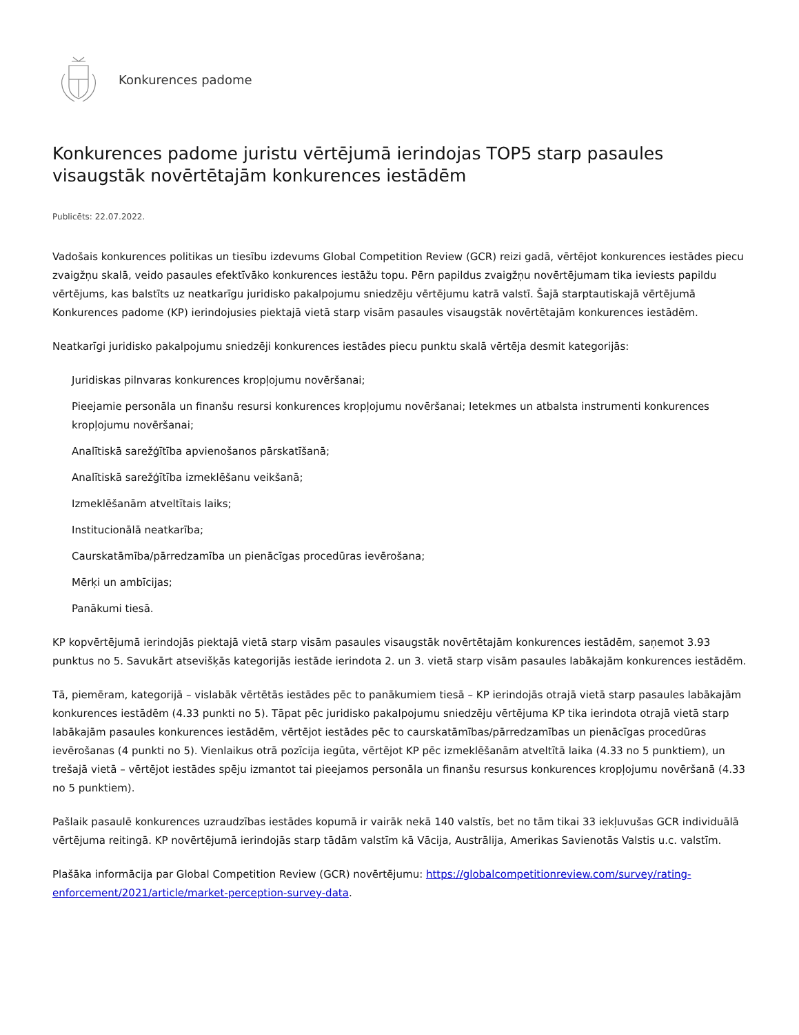Konkurences padome
Konkurences padome juristu vērtējumā ierindojas TOP5 starp pasaules visaugstāk novērtētajām konkurences iestādēm
Publicēts: 22.07.2022.
Vadošais konkurences politikas un tiesību izdevums Global Competition Review (GCR) reizi gadā, vērtējot konkurences iestādes piecu zvaigžņu skalā, veido pasaules efektīvāko konkurences iestāžu topu. Pērn papildus zvaigžņu novērtējumam tika ieviests papildu vērtējums, kas balstīts uz neatkarīgu juridisko pakalpojumu sniedzēju vērtējumu katrā valstī. Šajā starptautiskajā vērtējumā Konkurences padome (KP) ierindojusies piektajā vietā starp visām pasaules visaugstāk novērtētajām konkurences iestādēm.
Neatkarīgi juridisko pakalpojumu sniedzēji konkurences iestādes piecu punktu skalā vērtēja desmit kategorijās:
Juridiskas pilnvaras konkurences kropļojumu novēršanai;
Pieejamie personāla un finanšu resursi konkurences kropļojumu novēršanai; Ietekmes un atbalsta instrumenti konkurences kropļojumu novēršanai;
Analītiskā sarežģītība apvienošanos pārskatīšanā;
Analītiskā sarežģītība izmeklēšanu veikšanā;
Izmeklēšanām atveltītais laiks;
Institucionālā neatkarība;
Caurskatāmība/pārredzamība un pienācīgas procedūras ievērošana;
Mērķi un ambīcijas;
Panākumi tiesā.
KP kopvērtējumā ierindojās piektajā vietā starp visām pasaules visaugstāk novērtētajām konkurences iestādēm, saņemot 3.93 punktus no 5. Savukārt atsevišķās kategorijās iestāde ierindota 2. un 3. vietā starp visām pasaules labākajām konkurences iestādēm.
Tā, piemēram, kategorijā – vislabāk vērtētās iestādes pēc to panākumiem tiesā – KP ierindojās otrajā vietā starp pasaules labākajām konkurences iestādēm (4.33 punkti no 5). Tāpat pēc juridisko pakalpojumu sniedzēju vērtējuma KP tika ierindota otrajā vietā starp labākajām pasaules konkurences iestādēm, vērtējot iestādes pēc to caurskatāmības/pārredzamības un pienācīgas procedūras ievērošanas (4 punkti no 5). Vienlaikus otrā pozīcija iegūta, vērtējot KP pēc izmeklēšanām atveltītā laika (4.33 no 5 punktiem), un trešajā vietā – vērtējot iestādes spēju izmantot tai pieejamos personāla un finanšu resursus konkurences kropļojumu novēršanā (4.33 no 5 punktiem).
Pašlaik pasaulē konkurences uzraudzības iestādes kopumā ir vairāk nekā 140 valstīs, bet no tām tikai 33 iekļuvušas GCR individuālā vērtējuma reitingā. KP novērtējumā ierindojās starp tādām valstīm kā Vācija, Austrālija, Amerikas Savienotās Valstis u.c. valstīm.
Plašāka informācija par Global Competition Review (GCR) novērtējumu: https://globalcompetitionreview.com/survey/rating-enforcement/2021/article/market-perception-survey-data.